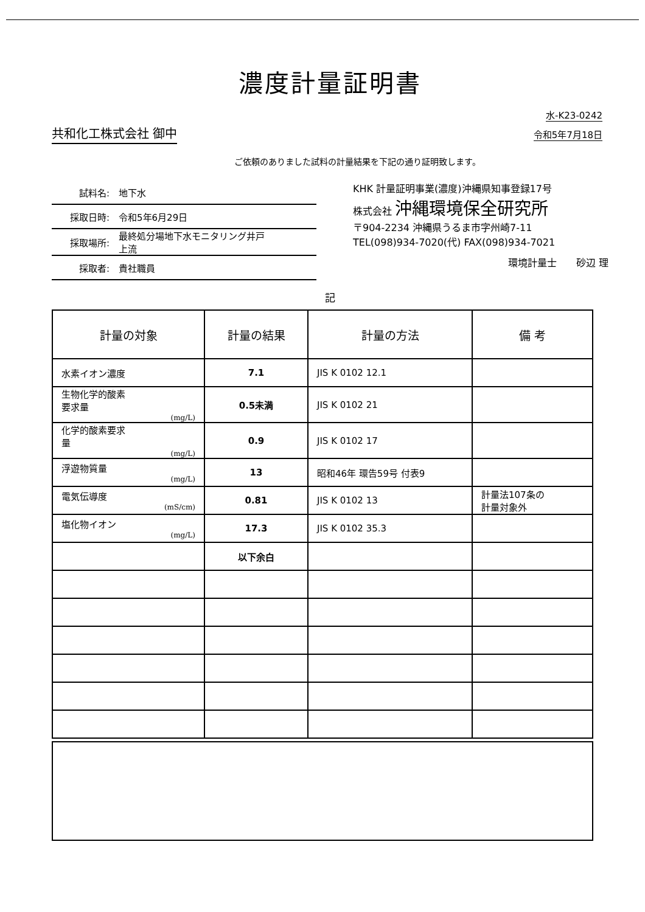濃度計量証明書
共和化工株式会社 御中
水-K23-0242
令和5年7月18日
ご依頼のありました試料の計量結果を下記の通り証明致します。
試料名: 地下水
採取日時: 令和5年6月29日
採取場所: 最終処分場地下水モニタリング井戸
上流
採取者: 貴社職員
KHK 計量証明事業(濃度)沖縄県知事登録17号
株式会社 沖縄環境保全研究所
〒904-2234 沖縄県うるま市字州崎7-11
TEL(098)934-7020(代) FAX(098)934-7021
環境計量士　　砂辺 理
記
| 計量の対象 | 計量の結果 | 計量の方法 | 備 考 |
| --- | --- | --- | --- |
| 水素イオン濃度 | 7.1 | JIS K 0102 12.1 | |
| 生物化学的酸素 要求量 (mg/L) | 0.5未満 | JIS K 0102 21 | |
| 化学的酸素要求 量 (mg/L) | 0.9 | JIS K 0102 17 | |
| 浮遊物質量 (mg/L) | 13 | 昭和46年 環告59号 付表9 | |
| 電気伝導度 (mS/cm) | 0.81 | JIS K 0102 13 | 計量法107条の 計量対象外 |
| 塩化物イオン (mg/L) | 17.3 | JIS K 0102 35.3 | |
| | 以下余白 | | |